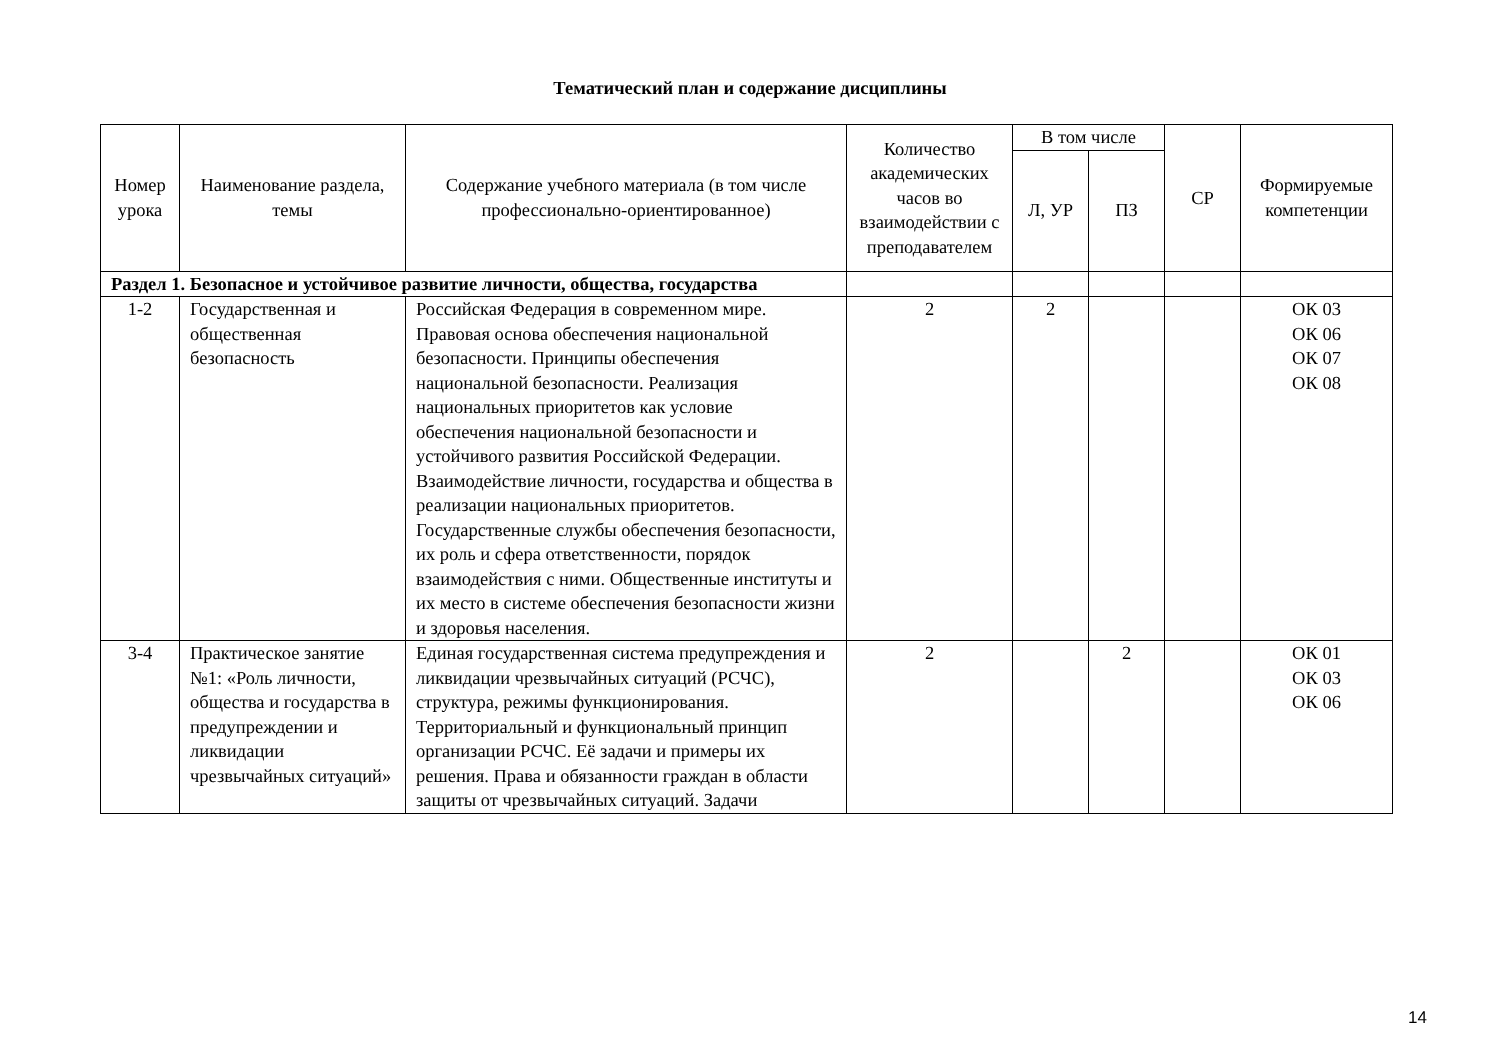Тематический план и содержание дисциплины
| Номер урока | Наименование раздела, темы | Содержание учебного материала (в том числе профессионально-ориентированное) | Количество академических часов во взаимодействии с преподавателем | В том числе | | СР | Формируемые компетенции |
| --- | --- | --- | --- | --- | --- | --- | --- |
| | | | | Л, УР | ПЗ | | |
| Раздел 1. Безопасное и устойчивое развитие личности, общества, государства | | | | | | | |
| 1-2 | Государственная и общественная безопасность | Российская Федерация в современном мире. Правовая основа обеспечения национальной безопасности. Принципы обеспечения национальной безопасности. Реализация национальных приоритетов как условие обеспечения национальной безопасности и устойчивого развития Российской Федерации. Взаимодействие личности, государства и общества в реализации национальных приоритетов. Государственные службы обеспечения безопасности, их роль и сфера ответственности, порядок взаимодействия с ними. Общественные институты и их место в системе обеспечения безопасности жизни и здоровья населения. | 2 | 2 | | | ОК 03 ОК 06 ОК 07 ОК 08 |
| 3-4 | Практическое занятие №1: «Роль личности, общества и государства в предупреждении и ликвидации чрезвычайных ситуаций» | Единая государственная система предупреждения и ликвидации чрезвычайных ситуаций (РСЧС), структура, режимы функционирования. Территориальный и функциональный принцип организации РСЧС. Её задачи и примеры их решения. Права и обязанности граждан в области защиты от чрезвычайных ситуаций. Задачи | 2 | | 2 | | ОК 01 ОК 03 ОК 06 |
14